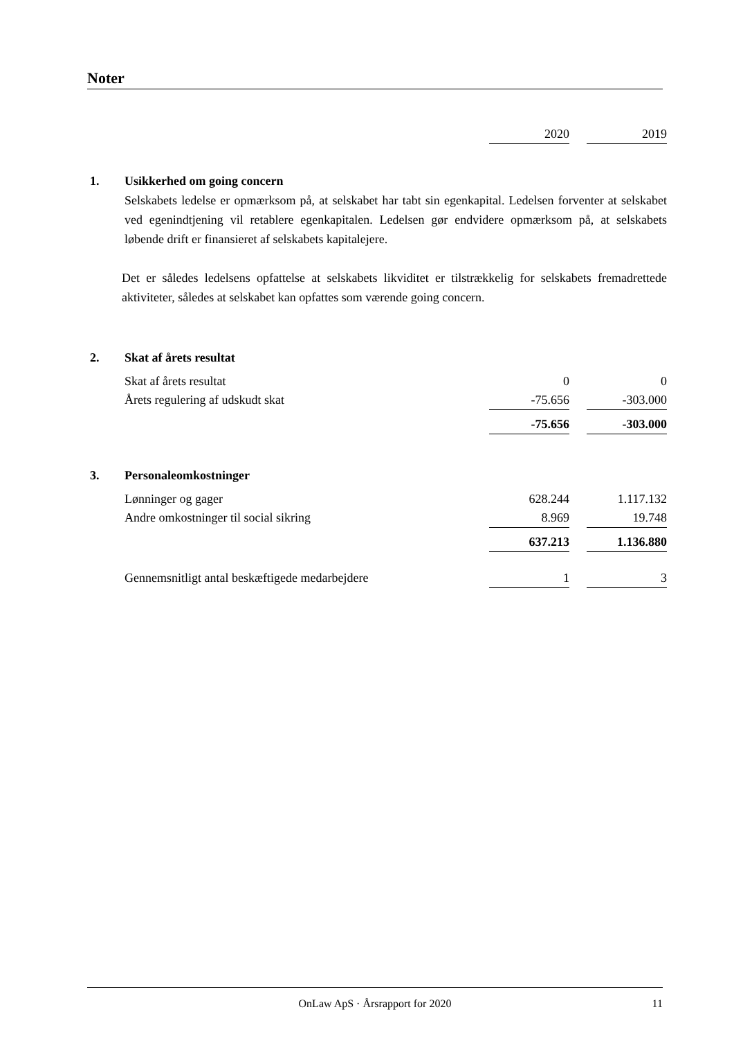Noter
| | | 2020 | | 2019 |
| 1. | Usikkerhed om going concern |
Selskabets ledelse er opmærksom på, at selskabet har tabt sin egenkapital. Ledelsen forventer at selskabet ved egenindtjening vil retablere egenkapitalen. Ledelsen gør endvidere opmærksom på, at selskabets løbende drift er finansieret af selskabets kapitalejere.
Det er således ledelsens opfattelse at selskabets likviditet er tilstrækkelig for selskabets fremadrettede aktiviteter, således at selskabet kan opfattes som værende going concern.
| 2. | Skat af årets resultat | | | |
| | Skat af årets resultat | 0 | | 0 |
| | Årets regulering af udskudt skat | -75.656 | | -303.000 |
| | | -75.656 | | -303.000 |
| 3. | Personaleomkostninger | | | |
| | Lønninger og gager | 628.244 | | 1.117.132 |
| | Andre omkostninger til social sikring | 8.969 | | 19.748 |
| | | 637.213 | | 1.136.880 |
| | Gennemsnitligt antal beskæftigede medarbejdere | 1 | | 3 |
OnLaw ApS · Årsrapport for 2020 11